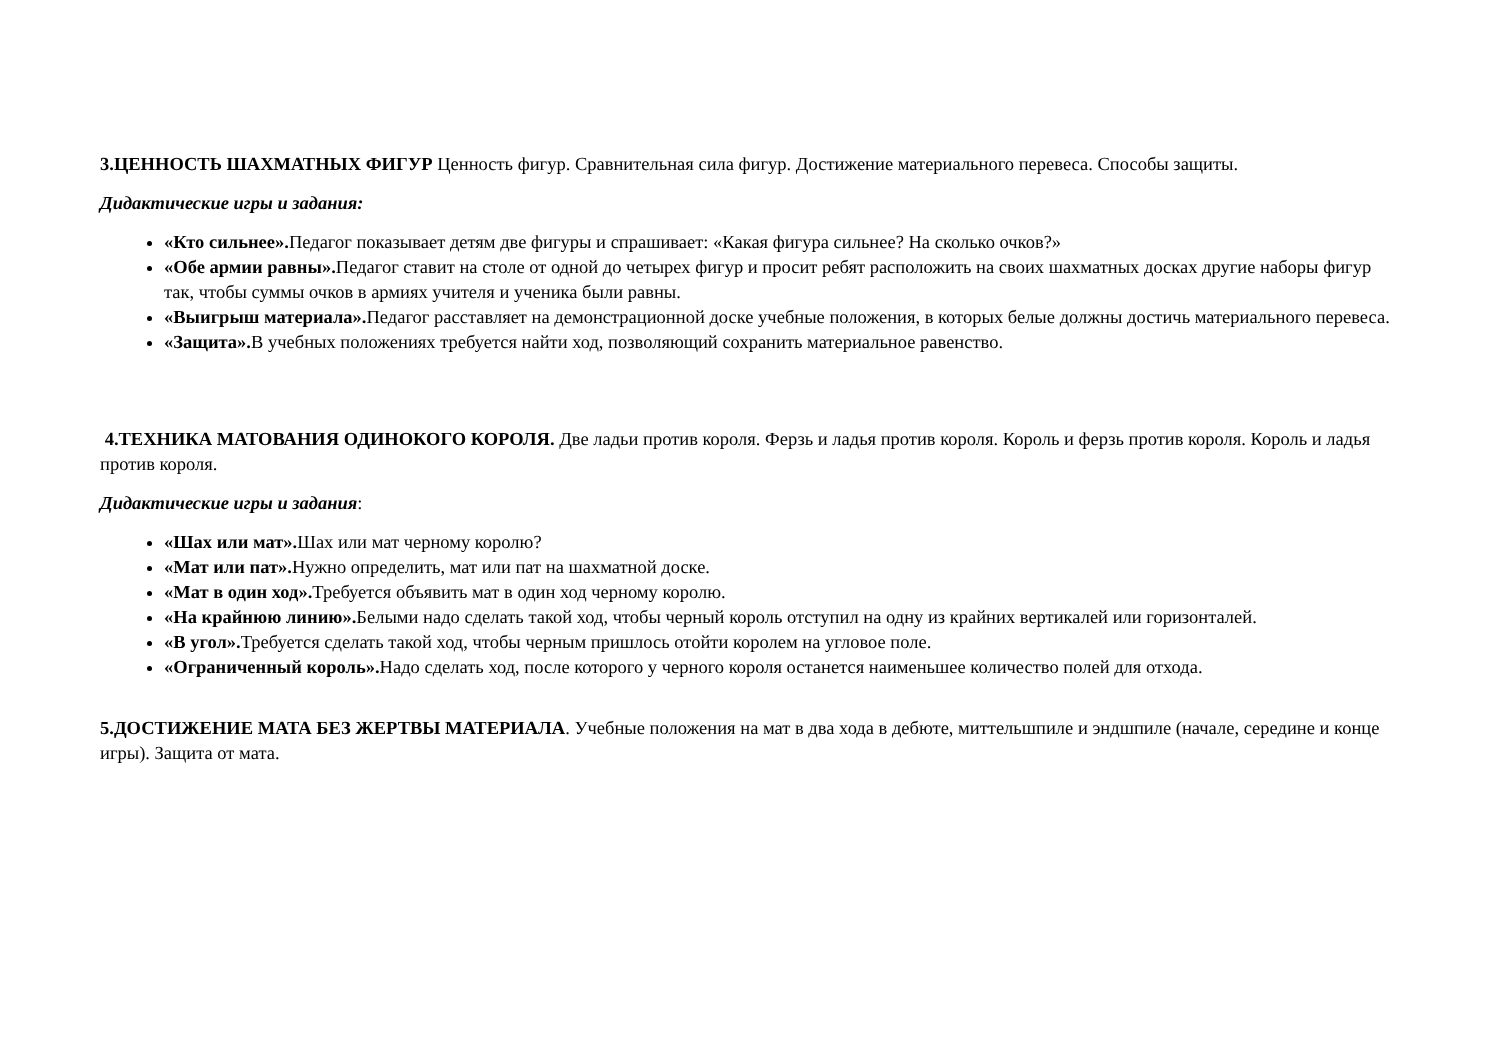3.ЦЕННОСТЬ ШАХМАТНЫХ ФИГУР Ценность фигур. Сравнительная сила фигур. Достижение материального перевеса. Способы защиты.
Дидактические игры и задания:
«Кто сильнее». Педагог показывает детям две фигуры и спрашивает: «Какая фигура сильнее? На сколько очков?»
«Обе армии равны». Педагог ставит на столе от одной до четырех фигур и просит ребят расположить на своих шахматных досках другие наборы фигур так, чтобы суммы очков в армиях учителя и ученика были равны.
«Выигрыш материала». Педагог расставляет на демонстрационной доске учебные положения, в которых белые должны достичь материального перевеса.
«Защита». В учебных положениях требуется найти ход, позволяющий сохранить материальное равенство.
4.ТЕХНИКА МАТОВАНИЯ ОДИНОКОГО КОРОЛЯ. Две ладьи против короля. Ферзь и ладья против короля. Король и ферзь против короля. Король и ладья против короля.
Дидактические игры и задания:
«Шах или мат». Шах или мат черному королю?
«Мат или пат». Нужно определить, мат или пат на шахматной доске.
«Мат в один ход». Требуется объявить мат в один ход черному королю.
«На крайнюю линию». Белыми надо сделать такой ход, чтобы черный король отступил на одну из крайних вертикалей или горизонталей.
«В угол». Требуется сделать такой ход, чтобы черным пришлось отойти королем на угловое поле.
«Ограниченный король». Надо сделать ход, после которого у черного короля останется наименьшее количество полей для отхода.
5.ДОСТИЖЕНИЕ МАТА БЕЗ ЖЕРТВЫ МАТЕРИАЛА. Учебные положения на мат в два хода в дебюте, миттельшпиле и эндшпиле (начале, середине и конце игры). Защита от мата.